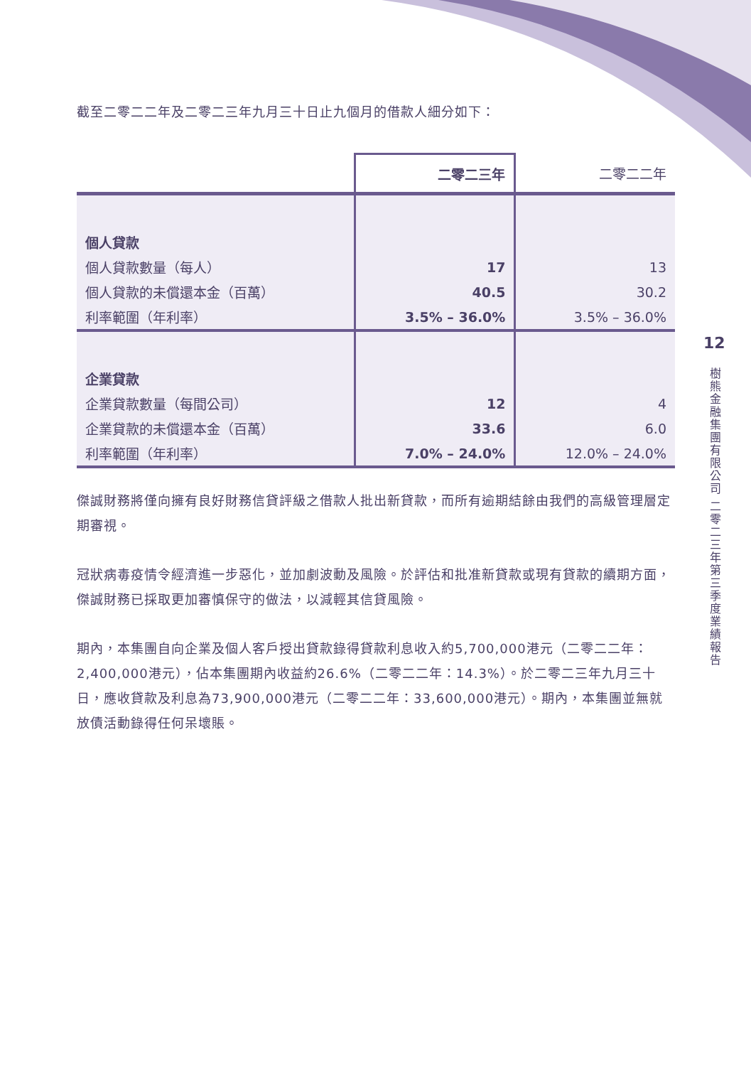截至二零二二年及二零二三年九月三十日止九個月的借款人細分如下：
| | 二零二三年 | 二零二二年 |
| --- | --- | --- |
| 個人貸款 | | |
| 個人貸款數量（每人） | 17 | 13 |
| 個人貸款的未償還本金（百萬） | 40.5 | 30.2 |
| 利率範圍（年利率） | 3.5% – 36.0% | 3.5% – 36.0% |
| 企業貸款 | | |
| 企業貸款數量（每間公司） | 12 | 4 |
| 企業貸款的未償還本金（百萬） | 33.6 | 6.0 |
| 利率範圍（年利率） | 7.0% – 24.0% | 12.0% – 24.0% |
傑誠財務將僅向擁有良好財務信貸評級之借款人批出新貸款，而所有逾期結餘由我們的高級管理層定期審視。
冠狀病毒疫情令經濟進一步惡化，並加劇波動及風險。於評估和批准新貸款或現有貸款的續期方面，傑誠財務已採取更加審慎保守的做法，以減輕其信貸風險。
期內，本集團自向企業及個人客戶授出貸款錄得貸款利息收入約5,700,000港元（二零二二年：2,400,000港元），佔本集團期內收益約26.6%（二零二二年：14.3%）。於二零二三年九月三十日，應收貸款及利息為73,900,000港元（二零二二年：33,600,000港元）。期內，本集團並無就放債活動錄得任何呆壞賬。
12
樹熊金融集團有限公司 二零二三年第三季度業績報告